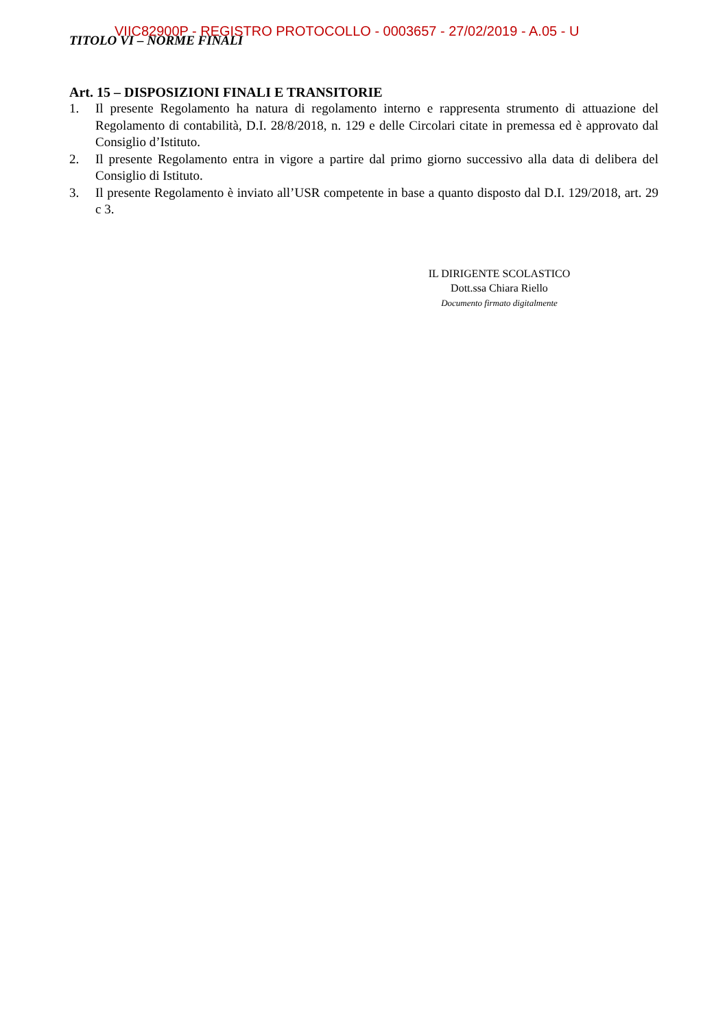VIIC82900P - REGISTRO PROTOCOLLO - 0003657 - 27/02/2019 - A.05 - U
TITOLO VI – NORME FINALI
Art. 15 – DISPOSIZIONI FINALI E TRANSITORIE
1. Il presente Regolamento ha natura di regolamento interno e rappresenta strumento di attuazione del Regolamento di contabilità, D.I. 28/8/2018, n. 129 e delle Circolari citate in premessa ed è approvato dal Consiglio d’Istituto.
2. Il presente Regolamento entra in vigore a partire dal primo giorno successivo alla data di delibera del Consiglio di Istituto.
3. Il presente Regolamento è inviato all’USR competente in base a quanto disposto dal D.I. 129/2018, art. 29 c 3.
IL DIRIGENTE SCOLASTICO
Dott.ssa Chiara Riello
Documento firmato digitalmente